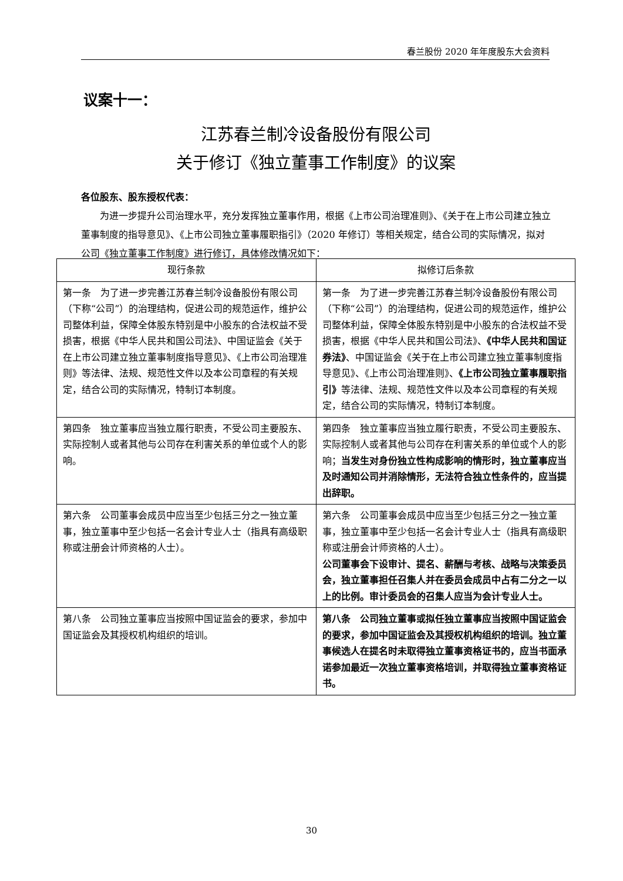春兰股份 2020 年年度股东大会资料
议案十一：
江苏春兰制冷设备股份有限公司
关于修订《独立董事工作制度》的议案
各位股东、股东授权代表：
为进一步提升公司治理水平，充分发挥独立董事作用，根据《上市公司治理准则》、《关于在上市公司建立独立董事制度的指导意见》、《上市公司独立董事履职指引》（2020 年修订）等相关规定，结合公司的实际情况，拟对公司《独立董事工作制度》进行修订，具体修改情况如下：
| 现行条款 | 拟修订后条款 |
| --- | --- |
| 第一条 为了进一步完善江苏春兰制冷设备股份有限公司（下称“公司”）的治理结构，促进公司的规范运作，维护公司整体利益，保障全体股东特别是中小股东的合法权益不受损害，根据《中华人民共和国公司法》、中国证监会《关于在上市公司建立独立董事制度指导意见》、《上市公司治理准则》等法律、法规、规范性文件以及本公司章程的有关规定，结合公司的实际情况，特制订本制度。 | 第一条 为了进一步完善江苏春兰制冷设备股份有限公司（下称“公司”）的治理结构，促进公司的规范运作，维护公司整体利益，保障全体股东特别是中小股东的合法权益不受损害，根据《中华人民共和国公司法》、 《中华人民共和国证券法》 、中国证监会《关于在上市公司建立独立董事制度指导意见》、《上市公司治理准则》、 《上市公司独立董事履职指引》 等法律、法规、规范性文件以及本公司章程的有关规定，结合公司的实际情况，特制订本制度。 |
| 第四条 独立董事应当独立履行职责，不受公司主要股东、实际控制人或者其他与公司存在利害关系的单位或个人的影响。 | 第四条 独立董事应当独立履行职责，不受公司主要股东、实际控制人或者其他与公司存在利害关系的单位或个人的影响； 当发生对身份独立性构成影响的情形时，独立董事应当及时通知公司并消除情形，无法符合独立性条件的，应当提出辞职。 |
| 第六条 公司董事会成员中应当至少包括三分之一独立董事，独立董事中至少包括一名会计专业人士（指具有高级职称或注册会计师资格的人士）。 | 第六条 公司董事会成员中应当至少包括三分之一独立董事，独立董事中至少包括一名会计专业人士（指具有高级职称或注册会计师资格的人士）。 公司董事会下设审计、提名、薪酬与考核、战略与决策委员会，独立董事担任召集人并在委员会成员中占有二分之一以上的比例。审计委员会的召集人应当为会计专业人士。 |
| 第八条 公司独立董事应当按照中国证监会的要求，参加中国证监会及其授权机构组织的培训。 | 第八条 公司独立董事或拟任独立董事应当按照中国证监会的要求，参加中国证监会及其授权机构组织的培训。独立董事候选人在提名时未取得独立董事资格证书的，应当书面承诺参加最近一次独立董事资格培训，并取得独立董事资格证书。 |
30